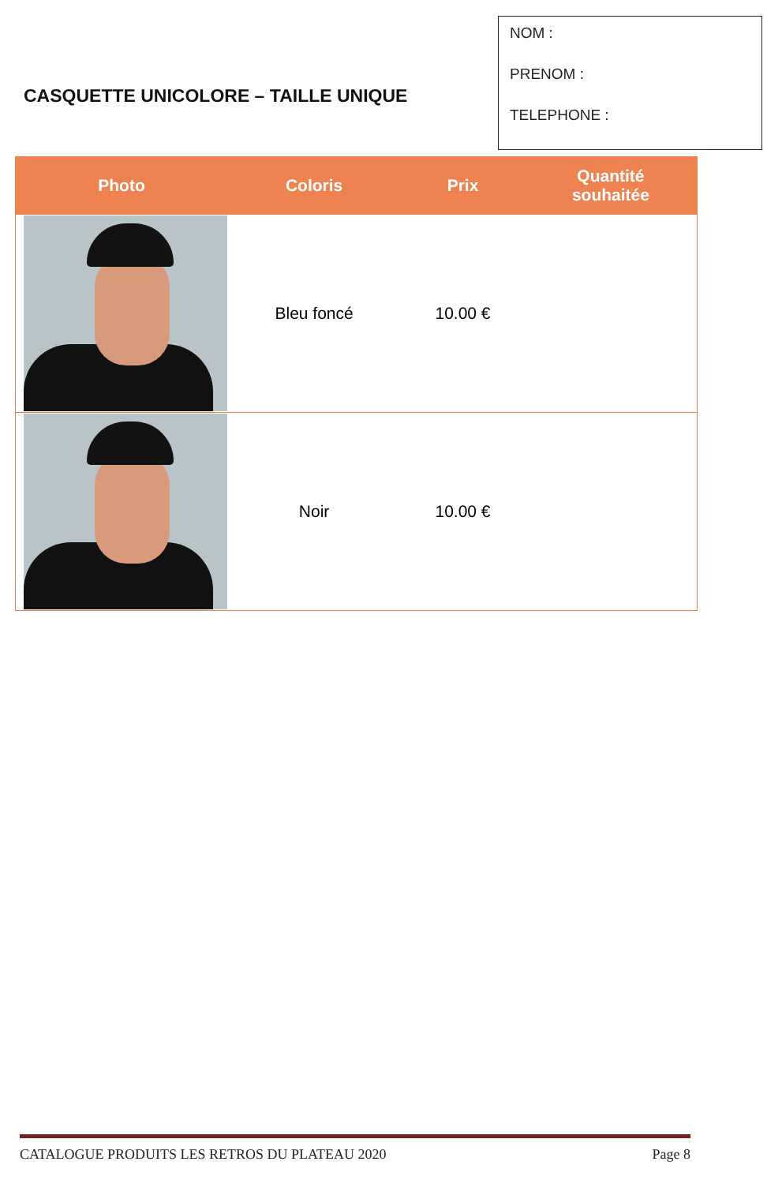CASQUETTE UNICOLORE – TAILLE UNIQUE
NOM :
PRENOM :
TELEPHONE :
| Photo | Coloris | Prix | Quantité souhaitée |
| --- | --- | --- | --- |
| | Bleu foncé | 10.00 € | |
| | Noir | 10.00 € | |
CATALOGUE PRODUITS LES RETROS DU PLATEAU 2020 Page 8